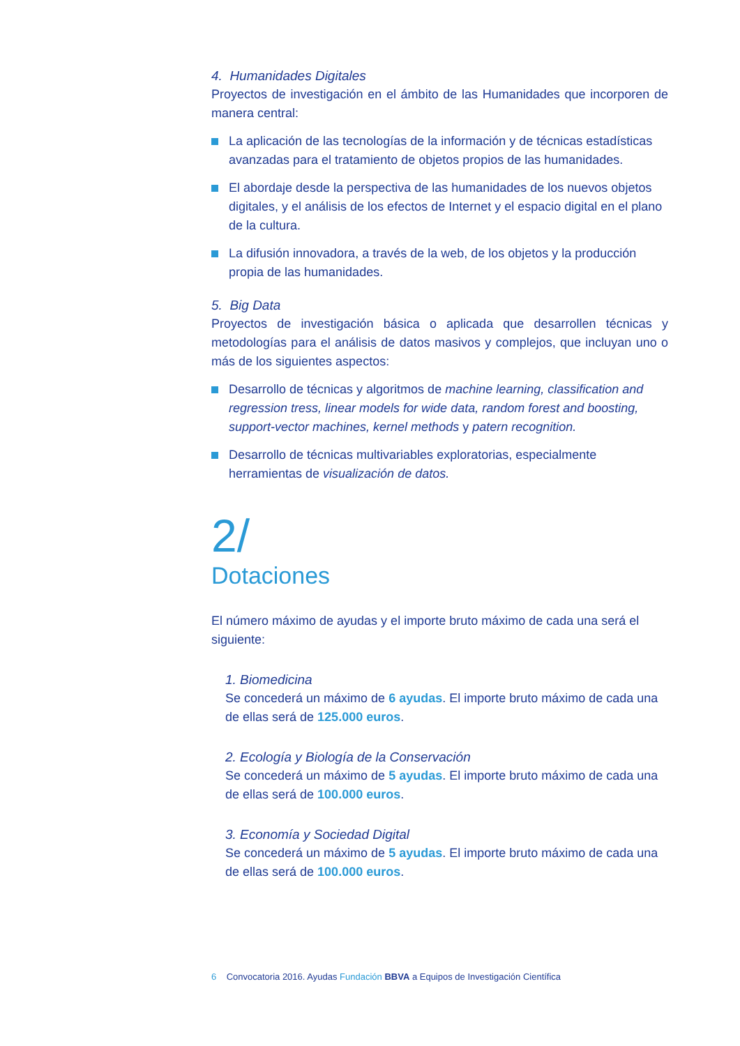4. Humanidades Digitales
Proyectos de investigación en el ámbito de las Humanidades que incorporen de manera central:
La aplicación de las tecnologías de la información y de técnicas estadísticas avanzadas para el tratamiento de objetos propios de las humanidades.
El abordaje desde la perspectiva de las humanidades de los nuevos objetos digitales, y el análisis de los efectos de Internet y el espacio digital en el plano de la cultura.
La difusión innovadora, a través de la web, de los objetos y la producción propia de las humanidades.
5. Big Data
Proyectos de investigación básica o aplicada que desarrollen técnicas y metodologías para el análisis de datos masivos y complejos, que incluyan uno o más de los siguientes aspectos:
Desarrollo de técnicas y algoritmos de machine learning, classification and regression tress, linear models for wide data, random forest and boosting, support-vector machines, kernel methods y patern recognition.
Desarrollo de técnicas multivariables exploratorias, especialmente herramientas de visualización de datos.
2/
Dotaciones
El número máximo de ayudas y el importe bruto máximo de cada una será el siguiente:
1. Biomedicina
Se concederá un máximo de 6 ayudas. El importe bruto máximo de cada una de ellas será de 125.000 euros.
2. Ecología y Biología de la Conservación
Se concederá un máximo de 5 ayudas. El importe bruto máximo de cada una de ellas será de 100.000 euros.
3. Economía y Sociedad Digital
Se concederá un máximo de 5 ayudas. El importe bruto máximo de cada una de ellas será de 100.000 euros.
6 Convocatoria 2016. Ayudas Fundación BBVA a Equipos de Investigación Científica